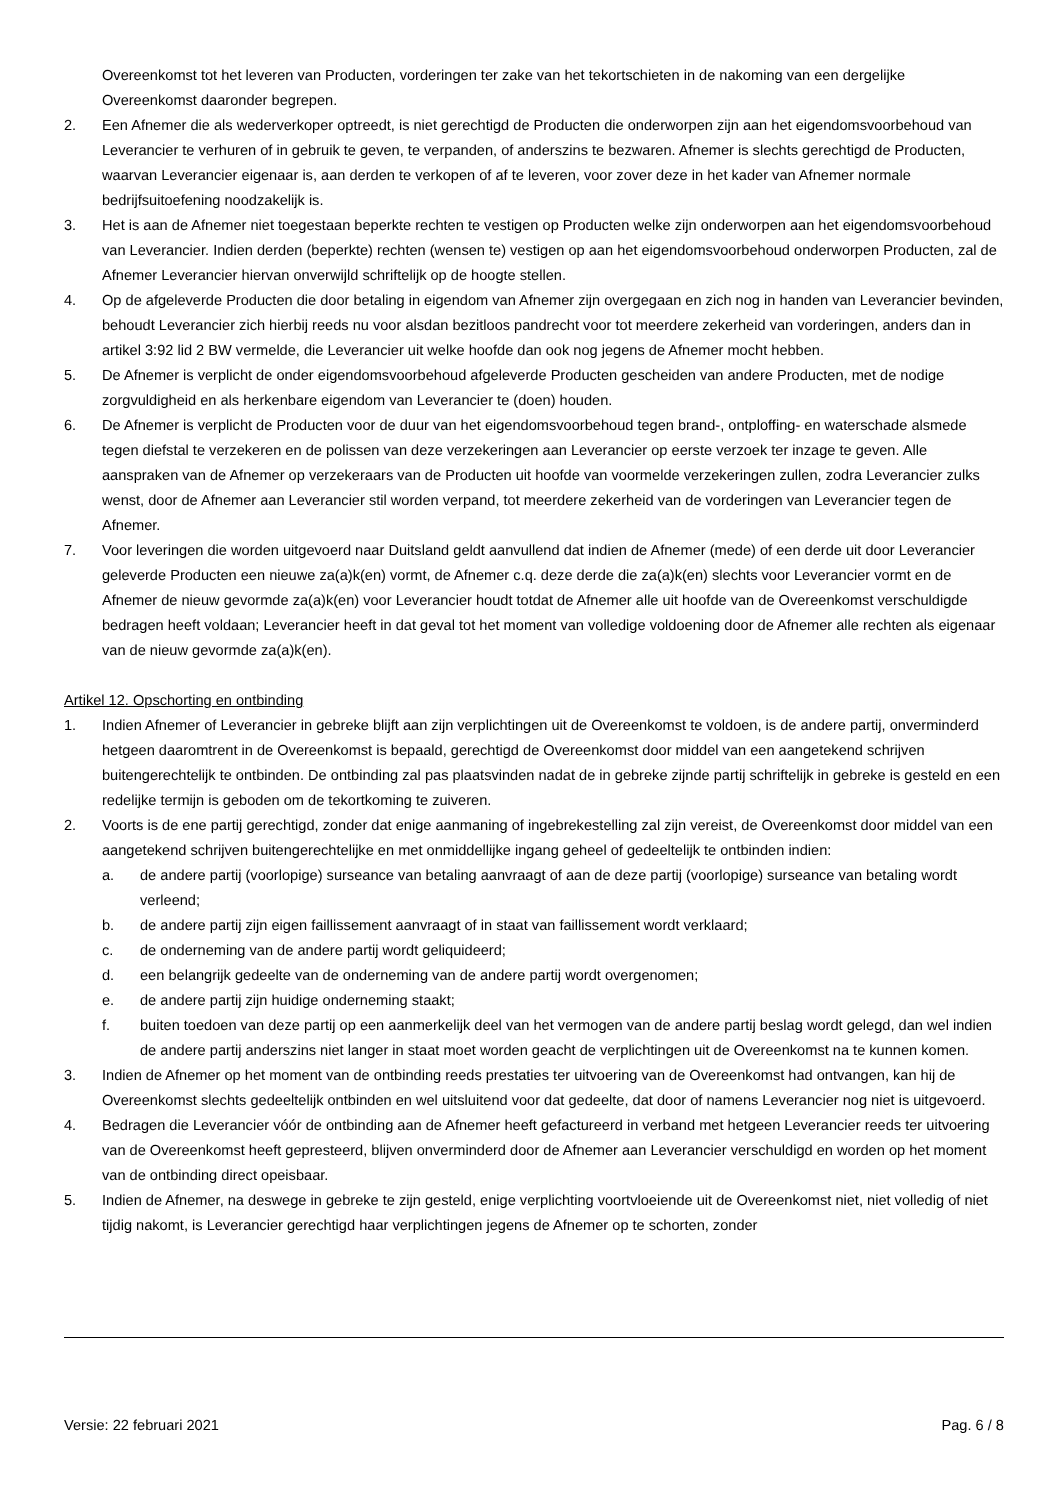Overeenkomst tot het leveren van Producten, vorderingen ter zake van het tekortschieten in de nakoming van een dergelijke Overeenkomst daaronder begrepen.
2. Een Afnemer die als wederverkoper optreedt, is niet gerechtigd de Producten die onderworpen zijn aan het eigendomsvoorbehoud van Leverancier te verhuren of in gebruik te geven, te verpanden, of anderszins te bezwaren. Afnemer is slechts gerechtigd de Producten, waarvan Leverancier eigenaar is, aan derden te verkopen of af te leveren, voor zover deze in het kader van Afnemer normale bedrijfsuitoefening noodzakelijk is.
3. Het is aan de Afnemer niet toegestaan beperkte rechten te vestigen op Producten welke zijn onderworpen aan het eigendomsvoorbehoud van Leverancier. Indien derden (beperkte) rechten (wensen te) vestigen op aan het eigendomsvoorbehoud onderworpen Producten, zal de Afnemer Leverancier hiervan onverwijld schriftelijk op de hoogte stellen.
4. Op de afgeleverde Producten die door betaling in eigendom van Afnemer zijn overgegaan en zich nog in handen van Leverancier bevinden, behoudt Leverancier zich hierbij reeds nu voor alsdan bezitloos pandrecht voor tot meerdere zekerheid van vorderingen, anders dan in artikel 3:92 lid 2 BW vermelde, die Leverancier uit welke hoofde dan ook nog jegens de Afnemer mocht hebben.
5. De Afnemer is verplicht de onder eigendomsvoorbehoud afgeleverde Producten gescheiden van andere Producten, met de nodige zorgvuldigheid en als herkenbare eigendom van Leverancier te (doen) houden.
6. De Afnemer is verplicht de Producten voor de duur van het eigendomsvoorbehoud tegen brand-, ontploffing- en waterschade alsmede tegen diefstal te verzekeren en de polissen van deze verzekeringen aan Leverancier op eerste verzoek ter inzage te geven. Alle aanspraken van de Afnemer op verzekeraars van de Producten uit hoofde van voormelde verzekeringen zullen, zodra Leverancier zulks wenst, door de Afnemer aan Leverancier stil worden verpand, tot meerdere zekerheid van de vorderingen van Leverancier tegen de Afnemer.
7. Voor leveringen die worden uitgevoerd naar Duitsland geldt aanvullend dat indien de Afnemer (mede) of een derde uit door Leverancier geleverde Producten een nieuwe za(a)k(en) vormt, de Afnemer c.q. deze derde die za(a)k(en) slechts voor Leverancier vormt en de Afnemer de nieuw gevormde za(a)k(en) voor Leverancier houdt totdat de Afnemer alle uit hoofde van de Overeenkomst verschuldigde bedragen heeft voldaan; Leverancier heeft in dat geval tot het moment van volledige voldoening door de Afnemer alle rechten als eigenaar van de nieuw gevormde za(a)k(en).
Artikel 12. Opschorting en ontbinding
1. Indien Afnemer of Leverancier in gebreke blijft aan zijn verplichtingen uit de Overeenkomst te voldoen, is de andere partij, onverminderd hetgeen daaromtrent in de Overeenkomst is bepaald, gerechtigd de Overeenkomst door middel van een aangetekend schrijven buitengerechtelijk te ontbinden. De ontbinding zal pas plaatsvinden nadat de in gebreke zijnde partij schriftelijk in gebreke is gesteld en een redelijke termijn is geboden om de tekortkoming te zuiveren.
2. Voorts is de ene partij gerechtigd, zonder dat enige aanmaning of ingebrekestelling zal zijn vereist, de Overeenkomst door middel van een aangetekend schrijven buitengerechtelijke en met onmiddellijke ingang geheel of gedeeltelijk te ontbinden indien:
a. de andere partij (voorlopige) surseance van betaling aanvraagt of aan de deze partij (voorlopige) surseance van betaling wordt verleend;
b. de andere partij zijn eigen faillissement aanvraagt of in staat van faillissement wordt verklaard;
c. de onderneming van de andere partij wordt geliquideerd;
d. een belangrijk gedeelte van de onderneming van de andere partij wordt overgenomen;
e. de andere partij zijn huidige onderneming staakt;
f. buiten toedoen van deze partij op een aanmerkelijk deel van het vermogen van de andere partij beslag wordt gelegd, dan wel indien de andere partij anderszins niet langer in staat moet worden geacht de verplichtingen uit de Overeenkomst na te kunnen komen.
3. Indien de Afnemer op het moment van de ontbinding reeds prestaties ter uitvoering van de Overeenkomst had ontvangen, kan hij de Overeenkomst slechts gedeeltelijk ontbinden en wel uitsluitend voor dat gedeelte, dat door of namens Leverancier nog niet is uitgevoerd.
4. Bedragen die Leverancier vóór de ontbinding aan de Afnemer heeft gefactureerd in verband met hetgeen Leverancier reeds ter uitvoering van de Overeenkomst heeft gepresteerd, blijven onverminderd door de Afnemer aan Leverancier verschuldigd en worden op het moment van de ontbinding direct opeisbaar.
5. Indien de Afnemer, na deswege in gebreke te zijn gesteld, enige verplichting voortvloeiende uit de Overeenkomst niet, niet volledig of niet tijdig nakomt, is Leverancier gerechtigd haar verplichtingen jegens de Afnemer op te schorten, zonder
Versie: 22 februari 2021 Pag. 6 / 8